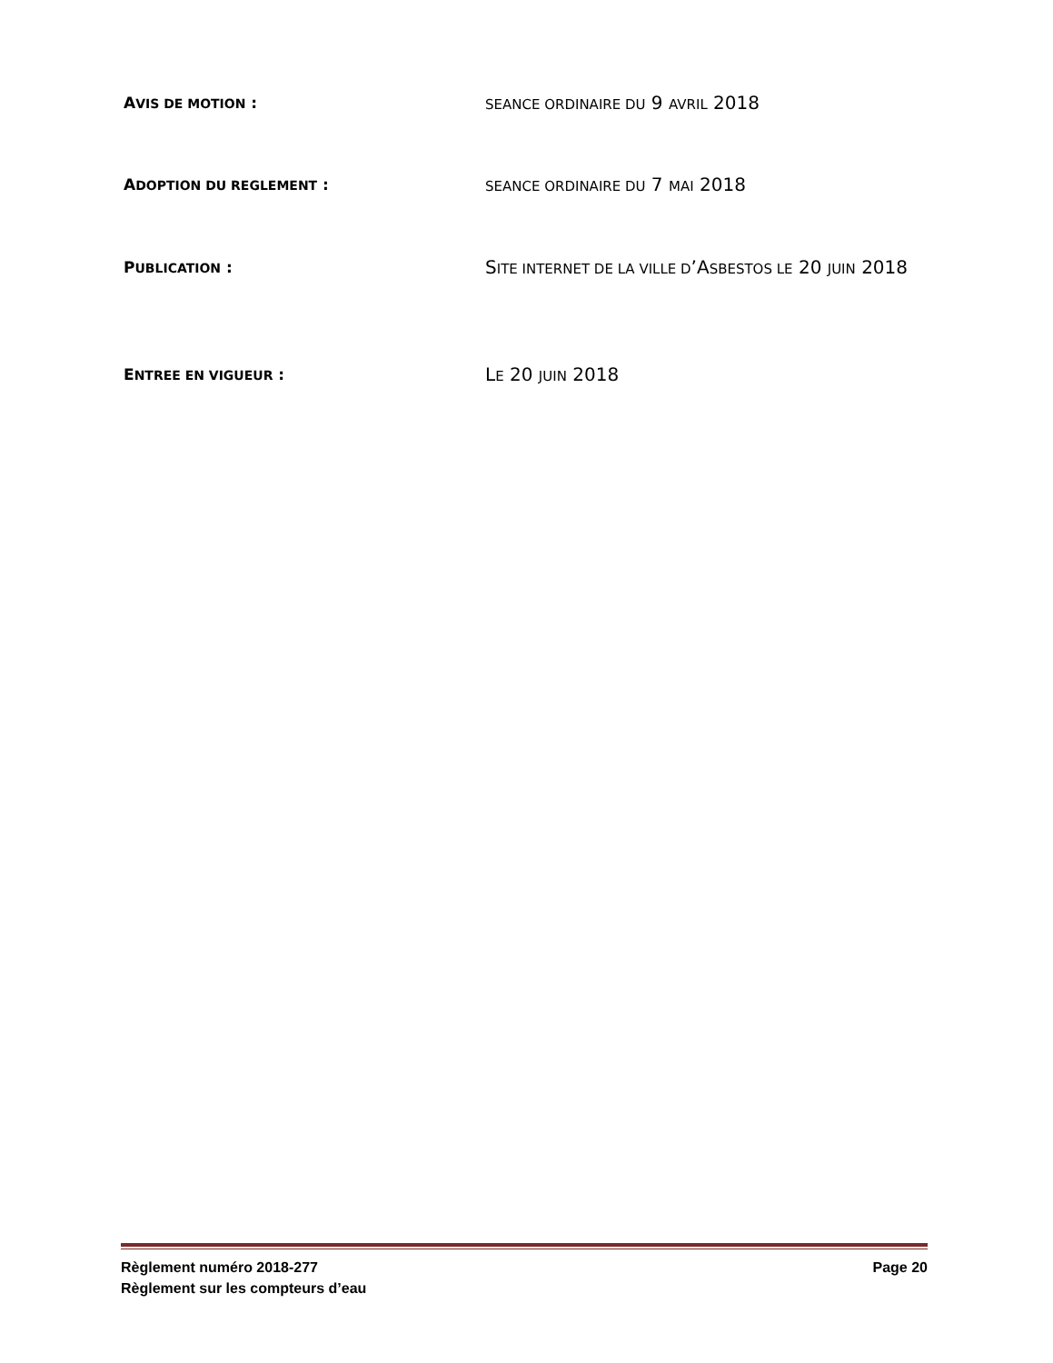AVIS DE MOTION :
SEANCE ORDINAIRE DU 9 AVRIL 2018
ADOPTION DU REGLEMENT :
SEANCE ORDINAIRE DU 7 MAI 2018
PUBLICATION :
SITE INTERNET DE LA VILLE D’ASBESTOS LE 20 JUIN 2018
ENTREE EN VIGUEUR :
LE 20 JUIN 2018
Règlement numéro 2018-277
Règlement sur les compteurs d’eau
Page 20